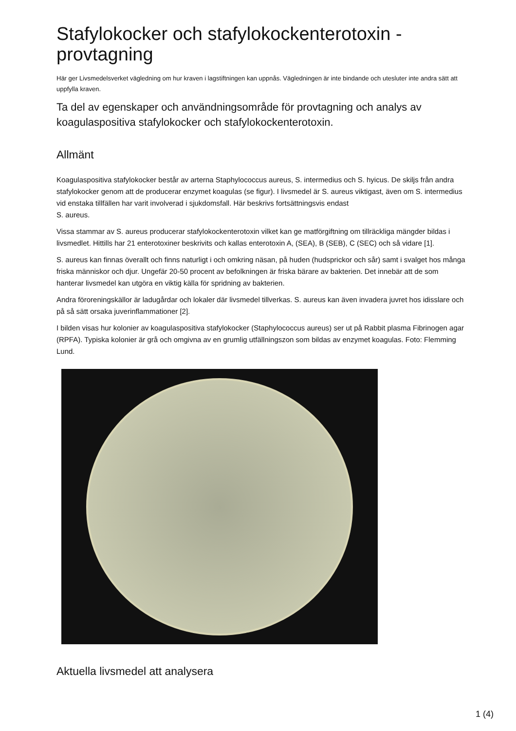Stafylokocker och stafylokockenterotoxin - provtagning
Här ger Livsmedelsverket vägledning om hur kraven i lagstiftningen kan uppnås. Vägledningen är inte bindande och utesluter inte andra sätt att uppfylla kraven.
Ta del av egenskaper och användningsområde för provtagning och analys av koagulaspositiva stafylokocker och stafylokockenterotoxin.
Allmänt
Koagulaspositiva stafylokocker består av arterna Staphylococcus aureus, S. intermedius och S. hyicus. De skiljs från andra stafylokocker genom att de producerar enzymet koagulas (se figur). I livsmedel är S. aureus viktigast, även om S. intermedius vid enstaka tillfällen har varit involverad i sjukdomsfall. Här beskrivs fortsättningsvis endast
S. aureus.
Vissa stammar av S. aureus producerar stafylokockenterotoxin vilket kan ge matförgiftning om tillräckliga mängder bildas i livsmedlet. Hittills har 21 enterotoxiner beskrivits och kallas enterotoxin A, (SEA), B (SEB), C (SEC) och så vidare [1].
S. aureus kan finnas överallt och finns naturligt i och omkring näsan, på huden (hudsprickor och sår) samt i svalget hos många friska människor och djur. Ungefär 20-50 procent av befolkningen är friska bärare av bakterien. Det innebär att de som hanterar livsmedel kan utgöra en viktig källa för spridning av bakterien.
Andra föroreningskällor är ladugårdar och lokaler där livsmedel tillverkas. S. aureus kan även invadera juvret hos idisslare och på så sätt orsaka juverinflammationer [2].
I bilden visas hur kolonier av koagulaspositiva stafylokocker (Staphylococcus aureus) ser ut på Rabbit plasma Fibrinogen agar (RPFA). Typiska kolonier är grå och omgivna av en grumlig utfällningszon som bildas av enzymet koagulas. Foto: Flemming Lund.
Aktuella livsmedel att analysera
1 (4)